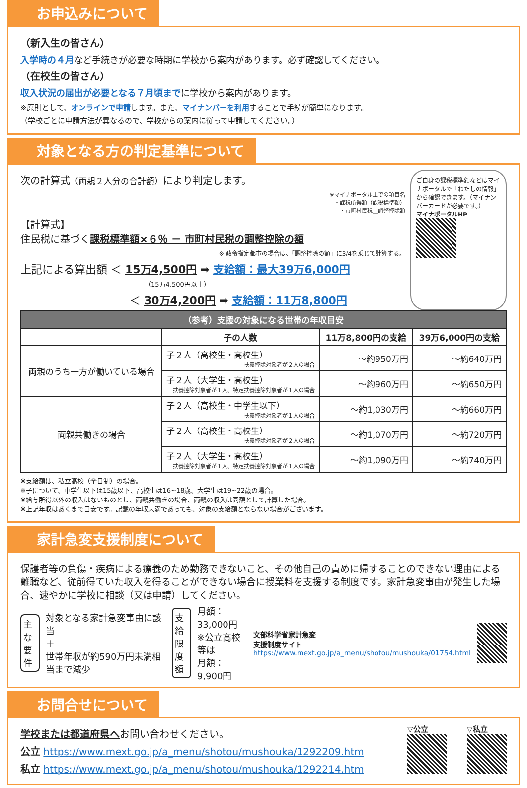お申込みについて
（新入生の皆さん）
入学時の４月など手続きが必要な時期に学校から案内があります。必ず確認してください。
（在校生の皆さん）
収入状況の届出が必要となる７月頃までに学校から案内があります。
※原則として、オンラインで申請します。また、マイナンバーを利用することで手続が簡単になります。
（学校ごとに申請方法が異なるので、学校からの案内に従って申請してください。）
対象となる方の判定基準について
次の計算式（両親２人分の合計額）により判定します。
※マイナポータル上での項目名
・課税所得額（課税標準額）
・市町村民税＿調整控除額
【計算式】
住民税に基づく課税標準額×６％ － 市町村民税の調整控除の額
※ 政令指定都市の場合は、「調整控除の額」に3/4を乗じて計算する。
上記による算出額 ＜ 15万4,500円 ➡ 支給額：最大39万6,000円
（15万4,500円以上）
＜ 30万4,200円 ➡ 支給額：11万8,800円
ご自身の課税標準額などはマイナポータルで「わたしの情報」から確認できます。（マイナンバーカードが必要です。）
マイナポータルHP
| （参考）支援の対象になる世帯の年収目安 | | | |
| --- | --- | --- | --- |
| | 子の人数 | 11万8,800円の支給 | 39万6,000円の支給 |
| 両親のうち一方が働いている場合 | 子２人（高校生・高校生） 扶養控除対象者が２人の場合 | ～約950万円 | ～約640万円 |
| | 子２人（大学生・高校生） 扶養控除対象者が１人、特定扶養控除対象者が１人の場合 | ～約960万円 | ～約650万円 |
| 両親共働きの場合 | 子２人（高校生・中学生以下） 扶養控除対象者が１人の場合 | ～約1,030万円 | ～約660万円 |
| | 子２人（高校生・高校生） 扶養控除対象者が２人の場合 | ～約1,070万円 | ～約720万円 |
| | 子２人（大学生・高校生） 扶養控除対象者が１人、特定扶養控除対象者が１人の場合 | ～約1,090万円 | ～約740万円 |
※支給額は、私立高校（全日制）の場合。
※子について、中学生以下は15歳以下、高校生は16~18歳、大学生は19~22歳の場合。
※給与所得以外の収入はないものとし、両親共働きの場合、両親の収入は同額として計算した場合。
※上記年収はあくまで目安です。記載の年収未満であっても、対象の支給額とならない場合がございます。
家計急変支援制度について
保護者等の負傷・疾病による療養のため勤務できないこと、その他自己の責めに帰することのできない理由による離職など、従前得ていた収入を得ることができない場合に授業料を支援する制度です。家計急変事由が発生した場合、速やかに学校に相談（又は申請）してください。
主な
要件
対象となる家計急変事由に該当
＋
世帯年収が約590万円未満相当まで減少
支給
限度
額
月額：33,000円
※公立高校等は
月額：9,900円
文部科学省家計急変
支援制度サイト
https://www.mext.go.jp/a_menu/shotou/mushouka/01754.html
お問合せについて
学校または都道府県へお問い合わせください。
公立 https://www.mext.go.jp/a_menu/shotou/mushouka/1292209.htm
私立 https://www.mext.go.jp/a_menu/shotou/mushouka/1292214.htm
▽公立
▽私立